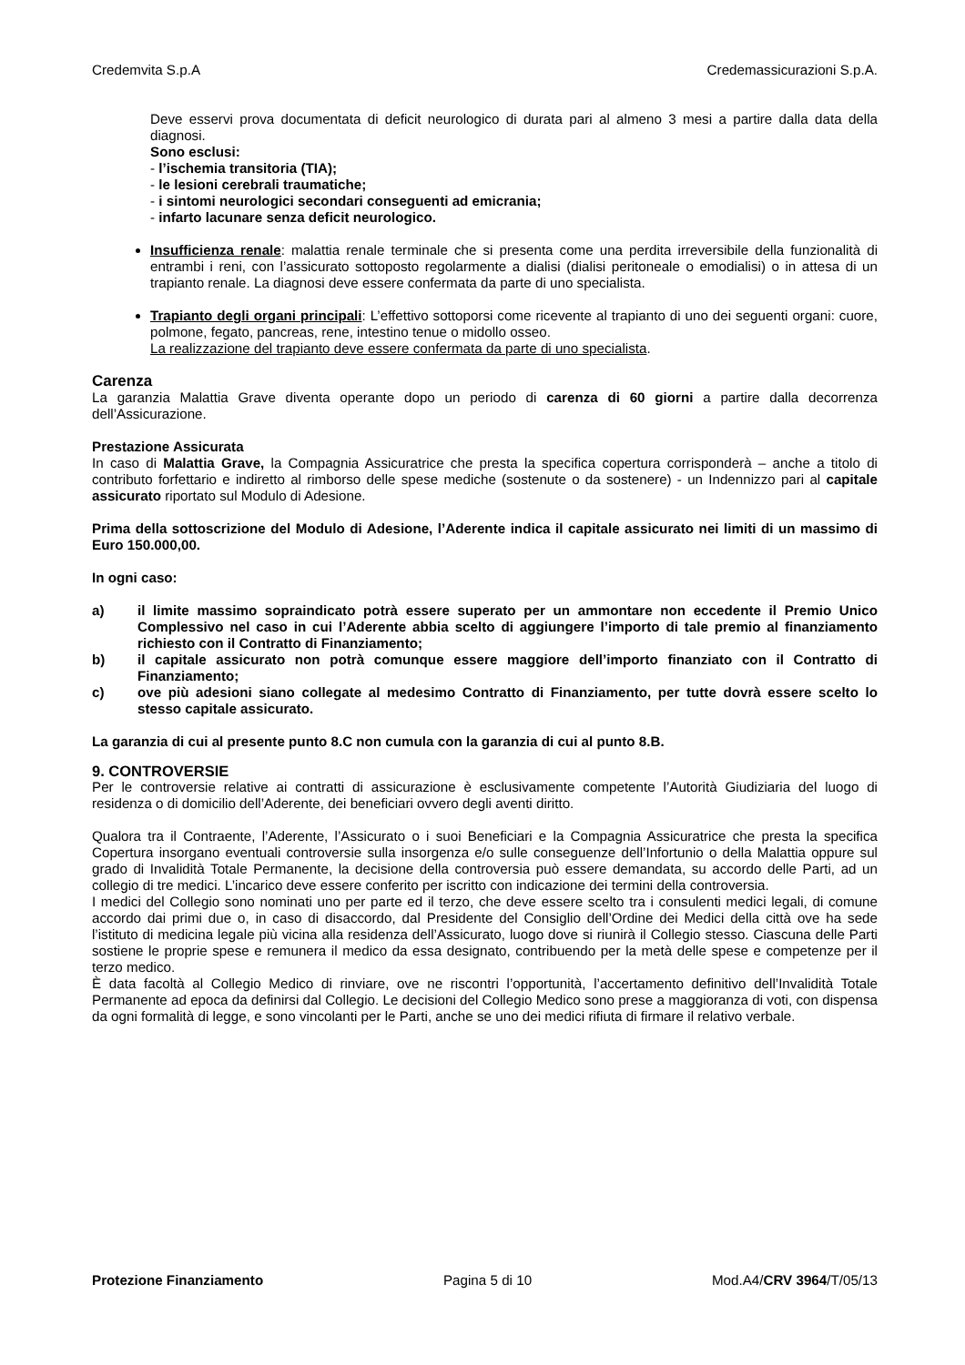Credemvita S.p.A Credemassicurazioni S.p.A.
Deve esservi prova documentata di deficit neurologico di durata pari al almeno 3 mesi a partire dalla data della diagnosi.
Sono esclusi:
- l’ischemia transitoria (TIA);
- le lesioni cerebrali traumatiche;
- i sintomi neurologici secondari conseguenti ad emicrania;
- infarto lacunare senza deficit neurologico.
Insufficienza renale: malattia renale terminale che si presenta come una perdita irreversibile della funzionalità di entrambi i reni, con l’assicurato sottoposto regolarmente a dialisi (dialisi peritoneale o emodialisi) o in attesa di un trapianto renale. La diagnosi deve essere confermata da parte di uno specialista.
Trapianto degli organi principali: L’effettivo sottoporsi come ricevente al trapianto di uno dei seguenti organi: cuore, polmone, fegato, pancreas, rene, intestino tenue o midollo osseo.
La realizzazione del trapianto deve essere confermata da parte di uno specialista.
Carenza
La garanzia Malattia Grave diventa operante dopo un periodo di carenza di 60 giorni a partire dalla decorrenza dell’Assicurazione.
Prestazione Assicurata
In caso di Malattia Grave, la Compagnia Assicuratrice che presta la specifica copertura corrisponderà – anche a titolo di contributo forfettario e indiretto al rimborso delle spese mediche (sostenute o da sostenere) - un Indennizzo pari al capitale assicurato riportato sul Modulo di Adesione.
Prima della sottoscrizione del Modulo di Adesione, l’Aderente indica il capitale assicurato nei limiti di un massimo di Euro 150.000,00.
In ogni caso:
a) il limite massimo sopraindicato potrà essere superato per un ammontare non eccedente il Premio Unico Complessivo nel caso in cui l’Aderente abbia scelto di aggiungere l’importo di tale premio al finanziamento richiesto con il Contratto di Finanziamento;
b) il capitale assicurato non potrà comunque essere maggiore dell’importo finanziato con il Contratto di Finanziamento;
c) ove più adesioni siano collegate al medesimo Contratto di Finanziamento, per tutte dovrà essere scelto lo stesso capitale assicurato.
La garanzia di cui al presente punto 8.C non cumula con la garanzia di cui al punto 8.B.
9. CONTROVERSIE
Per le controversie relative ai contratti di assicurazione è esclusivamente competente l’Autorità Giudiziaria del luogo di residenza o di domicilio dell’Aderente, dei beneficiari ovvero degli aventi diritto.
Qualora tra il Contraente, l’Aderente, l’Assicurato o i suoi Beneficiari e la Compagnia Assicuratrice che presta la specifica Copertura insorgano eventuali controversie sulla insorgenza e/o sulle conseguenze dell’Infortunio o della Malattia oppure sul grado di Invalidità Totale Permanente, la decisione della controversia può essere demandata, su accordo delle Parti, ad un collegio di tre medici. L’incarico deve essere conferito per iscritto con indicazione dei termini della controversia.
I medici del Collegio sono nominati uno per parte ed il terzo, che deve essere scelto tra i consulenti medici legali, di comune accordo dai primi due o, in caso di disaccordo, dal Presidente del Consiglio dell’Ordine dei Medici della città ove ha sede l’istituto di medicina legale più vicina alla residenza dell’Assicurato, luogo dove si riunirà il Collegio stesso. Ciascuna delle Parti sostiene le proprie spese e remunera il medico da essa designato, contribuendo per la metà delle spese e competenze per il terzo medico.
È data facoltà al Collegio Medico di rinviare, ove ne riscontri l’opportunità, l’accertamento definitivo dell’Invalidità Totale Permanente ad epoca da definirsi dal Collegio. Le decisioni del Collegio Medico sono prese a maggioranza di voti, con dispensa da ogni formalità di legge, e sono vincolanti per le Parti, anche se uno dei medici rifiuta di firmare il relativo verbale.
Protezione Finanziamento Pagina 5 di 10 Mod.A4/CRV 3964/T/05/13